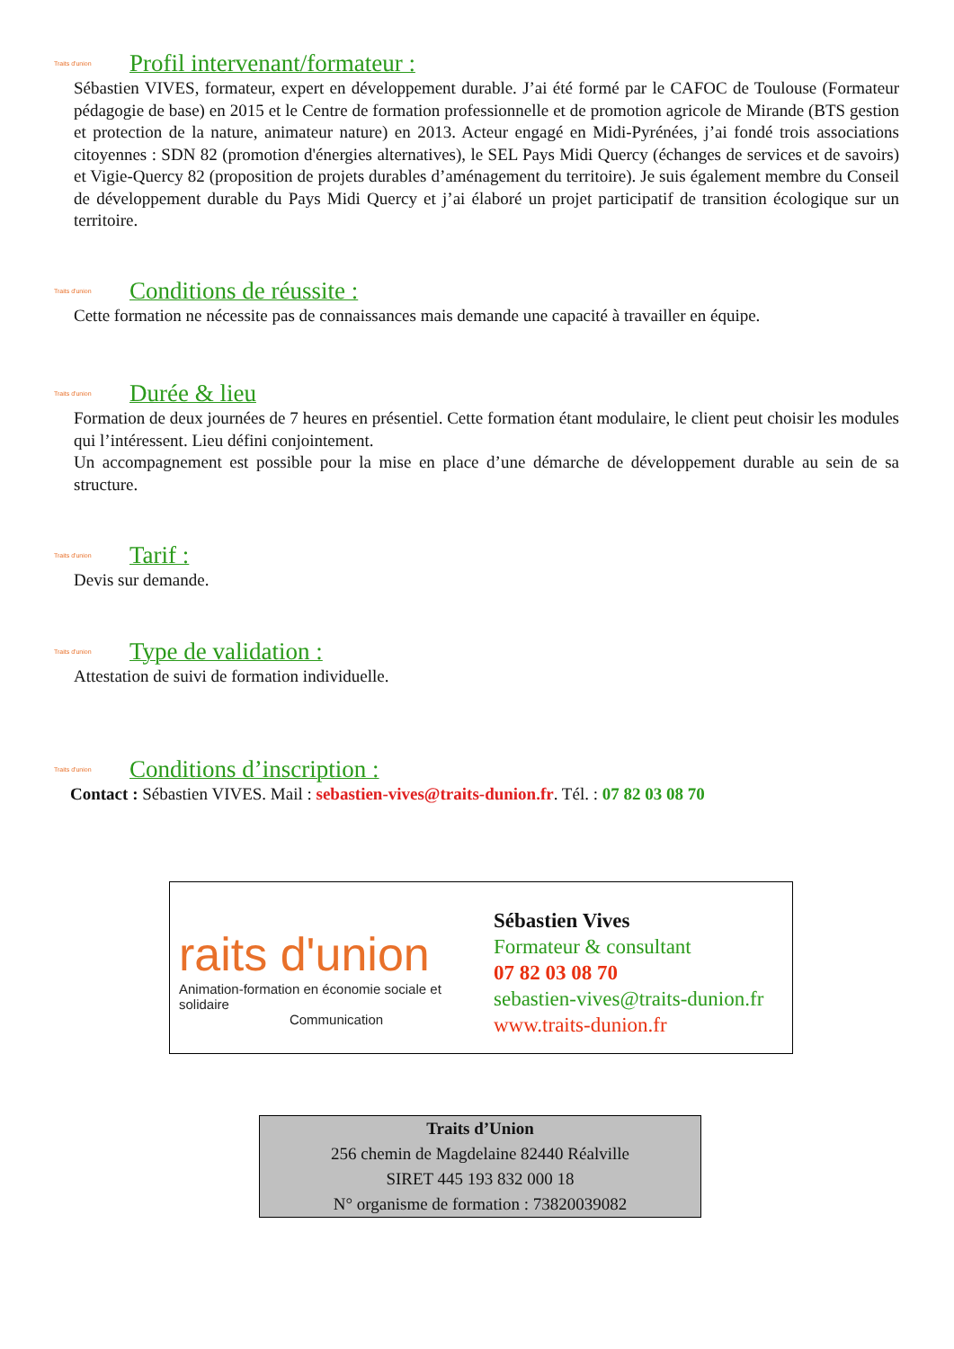Traits d'union
Profil intervenant/formateur :
Sébastien VIVES, formateur, expert en développement durable. J’ai été formé par le CAFOC de Toulouse (Formateur pédagogie de base) en 2015 et le Centre de formation professionnelle et de promotion agricole de Mirande (BTS gestion et protection de la nature, animateur nature) en 2013. Acteur engagé en Midi-Pyrénées, j’ai fondé trois associations citoyennes : SDN 82 (promotion d'énergies alternatives), le SEL Pays Midi Quercy (échanges de services et de savoirs) et Vigie-Quercy 82 (proposition de projets durables d’aménagement du territoire). Je suis également membre du Conseil de développement durable du Pays Midi Quercy et j’ai élaboré un projet participatif de transition écologique sur un territoire.
Traits d'union
Conditions de réussite :
Cette formation ne nécessite pas de connaissances mais demande une capacité à travailler en équipe.
Traits d'union
Durée & lieu
Formation de deux journées de 7 heures en présentiel. Cette formation étant modulaire, le client peut choisir les modules qui l’intéressent. Lieu défini conjointement.
Un accompagnement est possible pour la mise en place d’une démarche de développement durable au sein de sa structure.
Traits d'union
Tarif :
Devis sur demande.
Traits d'union
Type de validation :
Attestation de suivi de formation individuelle.
Traits d'union
Conditions d’inscription :
Contact : Sébastien VIVES. Mail : sebastien-vives@traits-dunion.fr. Tél. : 07 82 03 08 70
raits d'union
Animation-formation en économie sociale et solidaire
Communication
Sébastien Vives
Formateur & consultant
07 82 03 08 70
sebastien-vives@traits-dunion.fr
www.traits-dunion.fr
Traits d’Union
256 chemin de Magdelaine 82440 Réalville
SIRET 445 193 832 000 18
N° organisme de formation : 73820039082